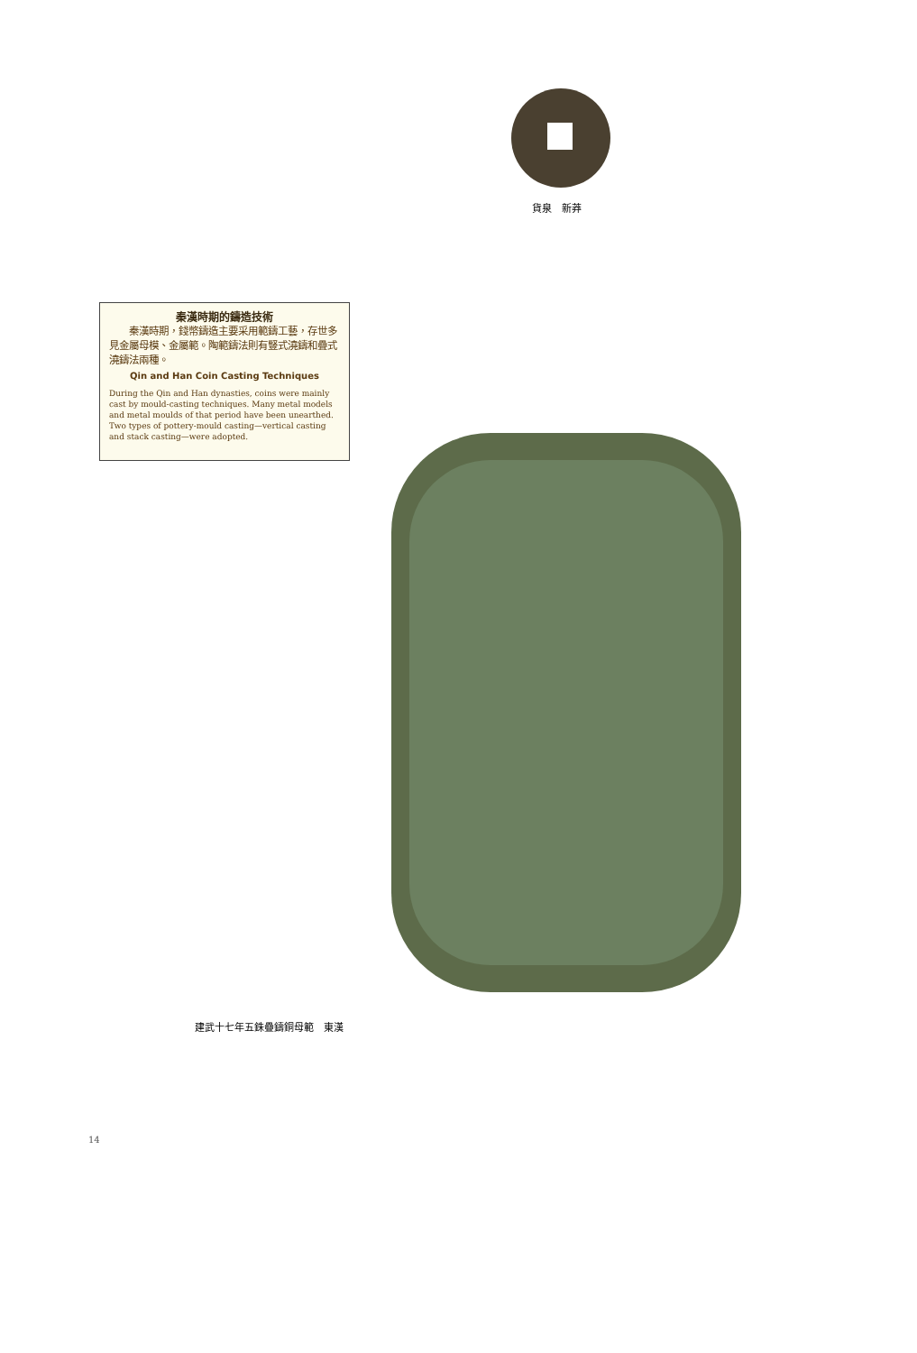貨泉　新莽
秦漢時期的鑄造技術
　　秦漢時期，錢幣鑄造主要采用範鑄工藝，存世多見金屬母模、金屬範。陶範鑄法則有豎式澆鑄和疊式澆鑄法兩種。
Qin and Han Coin Casting Techniques
During the Qin and Han dynasties, coins were mainly cast by mould-casting techniques. Many metal models and metal moulds of that period have been unearthed. Two types of pottery-mould casting—vertical casting and stack casting—were adopted.
建武十七年五銖疊鑄銅母範　東漢
14